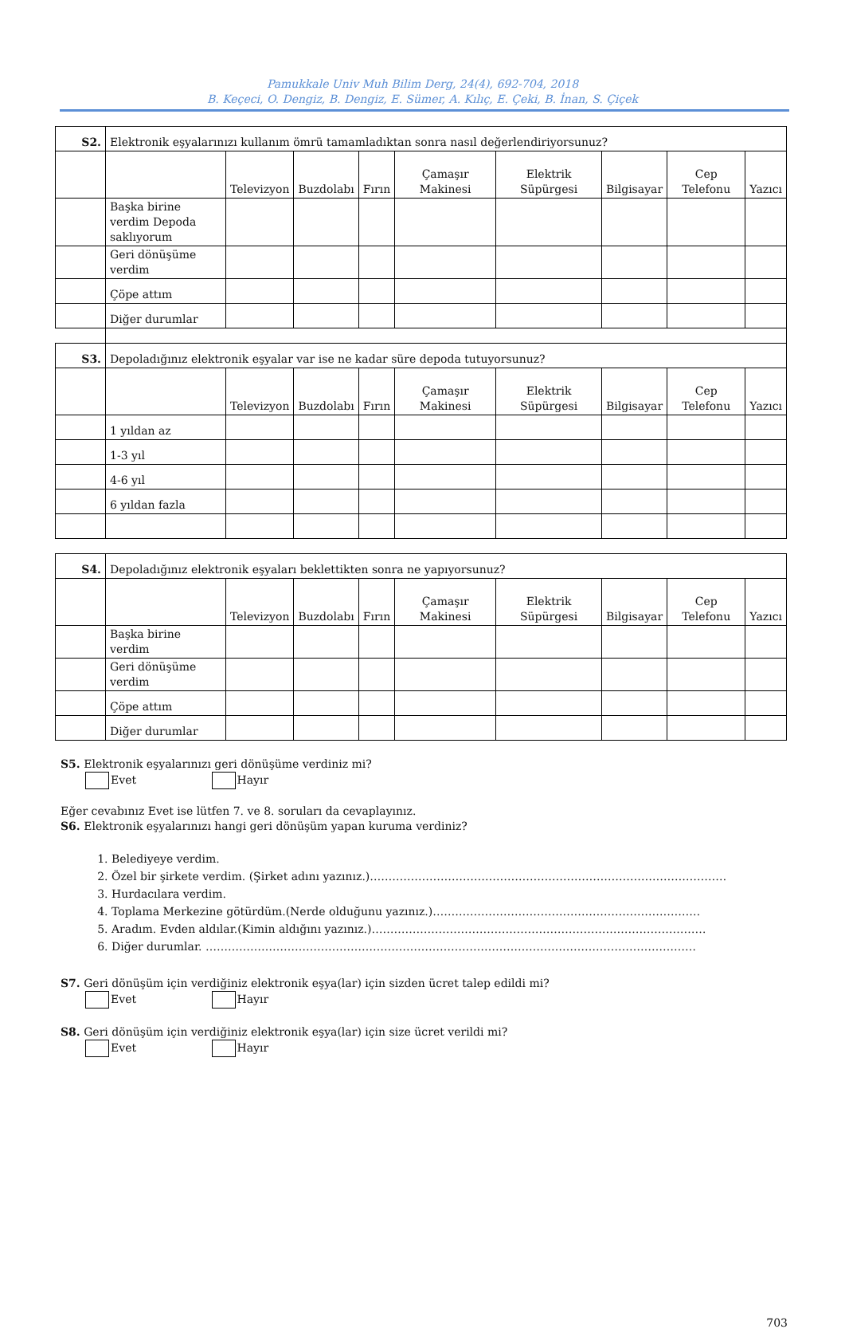Pamukkale Univ Muh Bilim Derg, 24(4), 692-704, 2018
B. Keçeci, O. Dengiz, B. Dengiz, E. Sümer, A. Kılıç, E. Çeki, B. İnan, S. Çiçek
| S2. | Elektronik eşyalarınızı kullanım ömrü tamamladıktan sonra nasıl değerlendiriyorsunuz? | | | | | | | | |
| | | Televizyon | Buzdolabı | Fırın | Çamaşır Makinesi | Elektrik Süpürgesi | Bilgisayar | Cep Telefonu | Yazıcı |
| | Başka birine verdim Depoda saklıyorum | | | | | | | | |
| | Geri dönüşüme verdim | | | | | | | | |
| | Çöpe attım | | | | | | | | |
| | Diğer durumlar | | | | | | | | |
| S3. | Depoladığınız elektronik eşyalar var ise ne kadar süre depoda tutuyorsunuz? | | | | | | | | |
| | | Televizyon | Buzdolabı | Fırın | Çamaşır Makinesi | Elektrik Süpürgesi | Bilgisayar | Cep Telefonu | Yazıcı |
| | 1 yıldan az | | | | | | | | |
| | 1-3 yıl | | | | | | | | |
| | 4-6 yıl | | | | | | | | |
| | 6 yıldan fazla | | | | | | | | |
| S4. | Depoladığınız elektronik eşyaları beklettikten sonra ne yapıyorsunuz? | | | | | | | | |
| | | Televizyon | Buzdolabı | Fırın | Çamaşır Makinesi | Elektrik Süpürgesi | Bilgisayar | Cep Telefonu | Yazıcı |
| | Başka birine verdim | | | | | | | | |
| | Geri dönüşüme verdim | | | | | | | | |
| | Çöpe attım | | | | | | | | |
| | Diğer durumlar | | | | | | | | |
S5. Elektronik eşyalarınızı geri dönüşüme verdiniz mi?
Evet Hayır
Eğer cevabınız Evet ise lütfen 7. ve 8. soruları da cevaplayınız.
S6. Elektronik eşyalarınızı hangi geri dönüşüm yapan kuruma verdiniz?
1. Belediyeye verdim.
2. Özel bir şirkete verdim. (Şirket adını yazınız.)……………………………………………………………………………………
3. Hurdacılara verdim.
4. Toplama Merkezine götürdüm.(Nerde olduğunu yazınız.)………………………………………………………………
5. Aradım. Evden aldılar.(Kimin aldığını yazınız.)………………………………………………………………………………
6. Diğer durumlar. ……………………………………………………………………………………………………………………
S7. Geri dönüşüm için verdiğiniz elektronik eşya(lar) için sizden ücret talep edildi mi?
Evet Hayır
S8. Geri dönüşüm için verdiğiniz elektronik eşya(lar) için size ücret verildi mi?
Evet Hayır
703